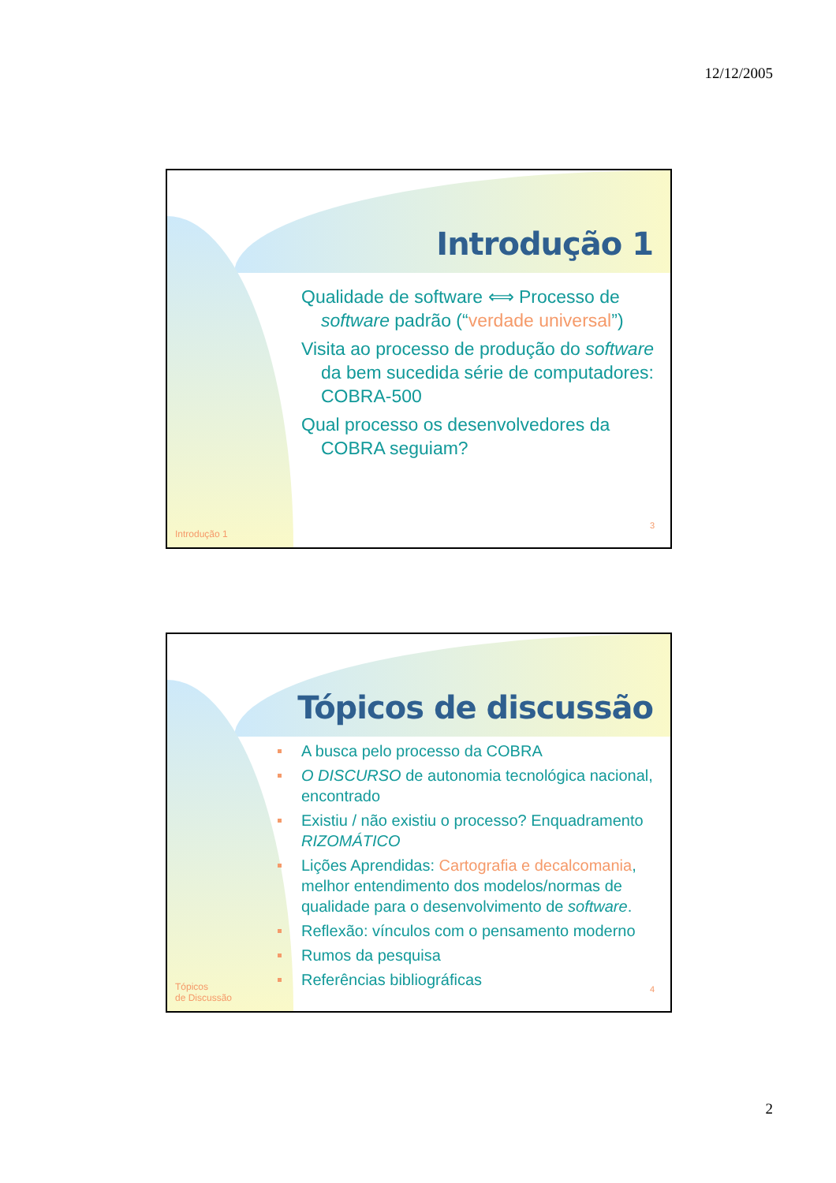12/12/2005
Introdução 1
Qualidade de software ⟺ Processo de software padrão (“verdade universal”)
Visita ao processo de produção do software da bem sucedida série de computadores: COBRA-500
Qual processo os desenvolvedores da COBRA seguiam?
Introdução 1
3
Tópicos de discussão
A busca pelo processo da COBRA
O DISCURSO de autonomia tecnológica nacional, encontrado
Existiu / não existiu o processo? Enquadramento RIZOMÁTICO
Lições Aprendidas: Cartografia e decalcomania, melhor entendimento dos modelos/normas de qualidade para o desenvolvimento de software.
Reflexão: vínculos com o pensamento moderno
Rumos da pesquisa
Referências bibliográficas
Tópicos
de Discussão
4
2